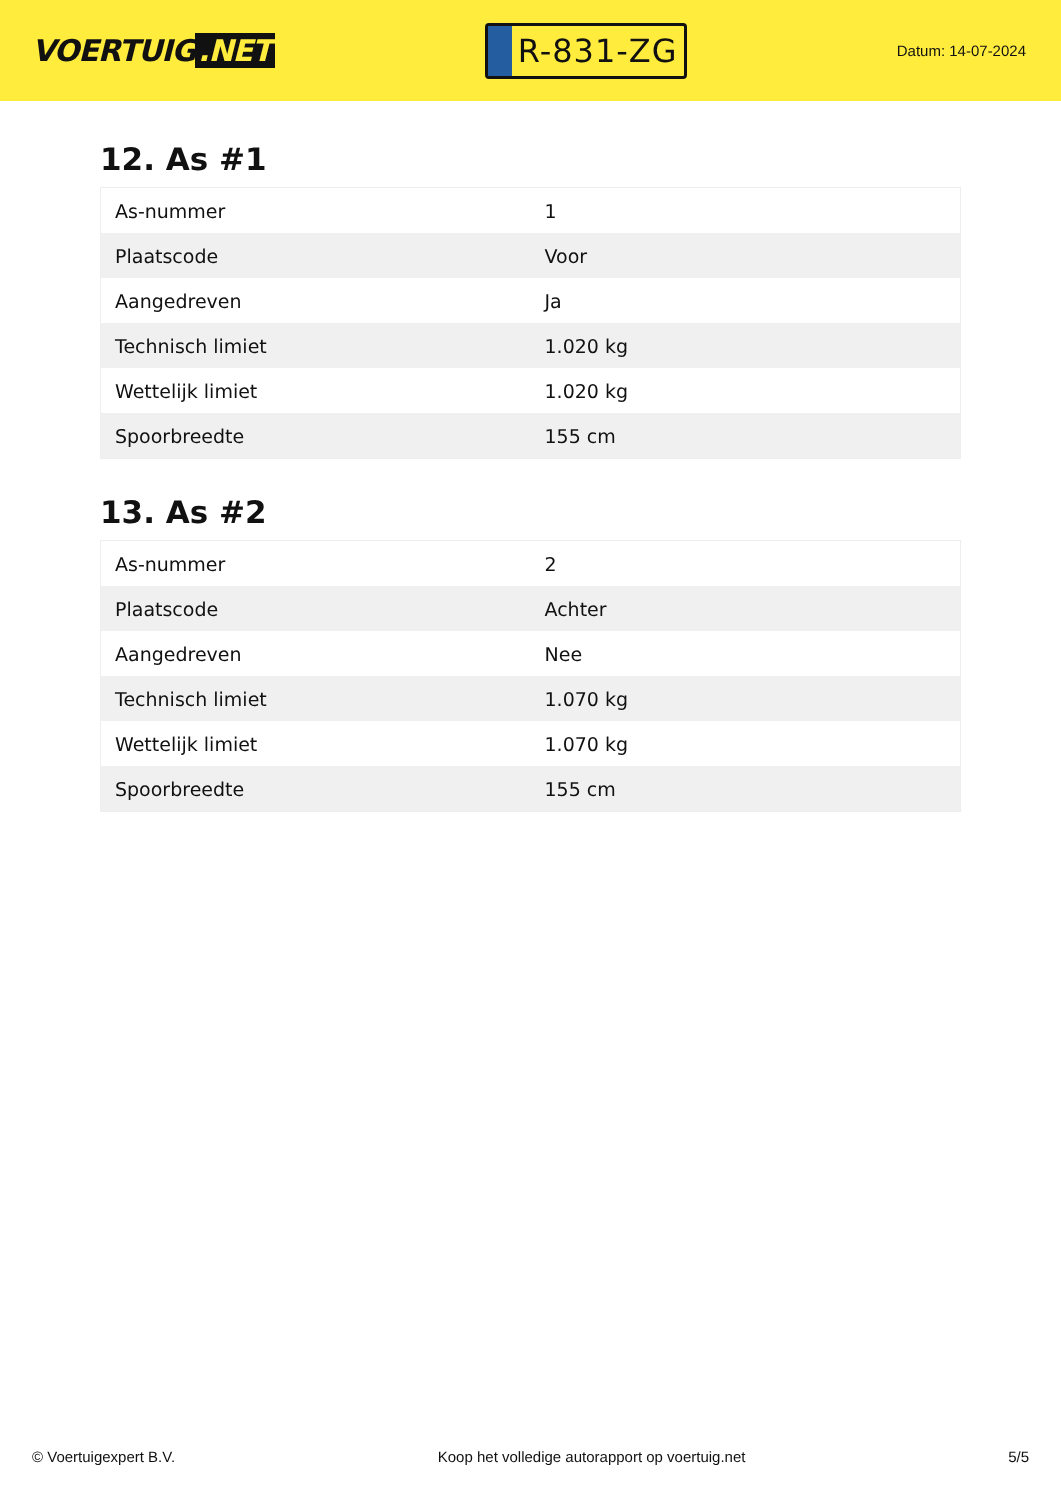VOERTUIG.NET
R-831-ZG
Datum: 14-07-2024
12. As #1
| As-nummer | 1 |
| Plaatscode | Voor |
| Aangedreven | Ja |
| Technisch limiet | 1.020 kg |
| Wettelijk limiet | 1.020 kg |
| Spoorbreedte | 155 cm |
13. As #2
| As-nummer | 2 |
| Plaatscode | Achter |
| Aangedreven | Nee |
| Technisch limiet | 1.070 kg |
| Wettelijk limiet | 1.070 kg |
| Spoorbreedte | 155 cm |
© Voertuigexpert B.V. Koop het volledige autorapport op voertuig.net 5/5